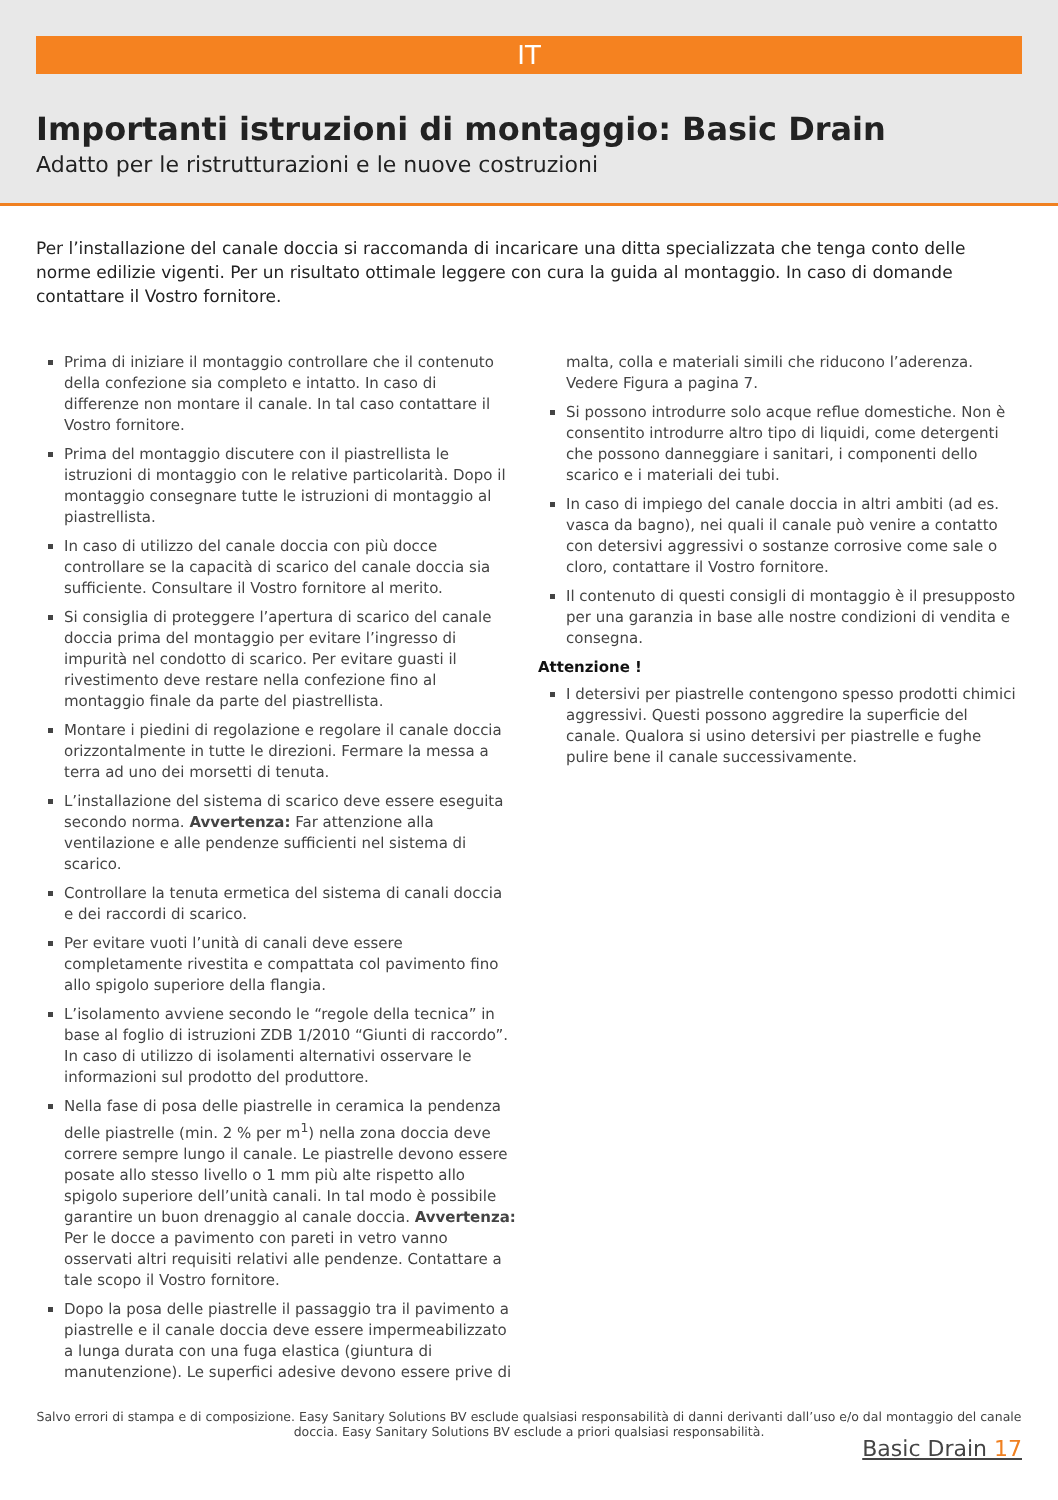IT
Importanti istruzioni di montaggio: Basic Drain
Adatto per le ristrutturazioni e le nuove costruzioni
Per l’installazione del canale doccia si raccomanda di incaricare una ditta specializzata che tenga conto delle norme edilizie vigenti. Per un risultato ottimale leggere con cura la guida al montaggio. In caso di domande contattare il Vostro fornitore.
Prima di iniziare il montaggio controllare che il contenuto della confezione sia completo e intatto. In caso di differenze non montare il canale. In tal caso contattare il Vostro fornitore.
Prima del montaggio discutere con il piastrellista le istruzioni di montaggio con le relative particolarità. Dopo il montaggio consegnare tutte le istruzioni di montaggio al piastrellista.
In caso di utilizzo del canale doccia con più docce controllare se la capacità di scarico del canale doccia sia sufficiente. Consultare il Vostro fornitore al merito.
Si consiglia di proteggere l’apertura di scarico del canale doccia prima del montaggio per evitare l’ingresso di impurità nel condotto di scarico. Per evitare guasti il rivestimento deve restare nella confezione fino al montaggio finale da parte del piastrellista.
Montare i piedini di regolazione e regolare il canale doccia orizzontalmente in tutte le direzioni. Fermare la messa a terra ad uno dei morsetti di tenuta.
L’installazione del sistema di scarico deve essere eseguita secondo norma. Avvertenza: Far attenzione alla ventilazione e alle pendenze sufficienti nel sistema di scarico.
Controllare la tenuta ermetica del sistema di canali doccia e dei raccordi di scarico.
Per evitare vuoti l’unità di canali deve essere completamente rivestita e compattata col pavimento fino allo spigolo superiore della flangia.
L’isolamento avviene secondo le “regole della tecnica” in base al foglio di istruzioni ZDB 1/2010 “Giunti di raccordo”. In caso di utilizzo di isolamenti alternativi osservare le informazioni sul prodotto del produttore.
Nella fase di posa delle piastrelle in ceramica la pendenza delle piastrelle (min. 2 % per m<sup>1</sup>) nella zona doccia deve correre sempre lungo il canale. Le piastrelle devono essere posate allo stesso livello o 1 mm più alte rispetto allo spigolo superiore dell’unità canali. In tal modo è possibile garantire un buon drenaggio al canale doccia. Avvertenza: Per le docce a pavimento con pareti in vetro vanno osservati altri requisiti relativi alle pendenze. Contattare a tale scopo il Vostro fornitore.
Dopo la posa delle piastrelle il passaggio tra il pavimento a piastrelle e il canale doccia deve essere impermeabilizzato a lunga durata con una fuga elastica (giuntura di manutenzione). Le superfici adesive devono essere prive di
malta, colla e materiali simili che riducono l’aderenza. Vedere Figura a pagina 7.
Si possono introdurre solo acque reflue domestiche. Non è consentito introdurre altro tipo di liquidi, come detergenti che possono danneggiare i sanitari, i componenti dello scarico e i materiali dei tubi.
In caso di impiego del canale doccia in altri ambiti (ad es. vasca da bagno), nei quali il canale può venire a contatto con detersivi aggressivi o sostanze corrosive come sale o cloro, contattare il Vostro fornitore.
Il contenuto di questi consigli di montaggio è il presupposto per una garanzia in base alle nostre condizioni di vendita e consegna.
Attenzione !
I detersivi per piastrelle contengono spesso prodotti chimici aggressivi. Questi possono aggredire la superficie del canale. Qualora si usino detersivi per piastrelle e fughe pulire bene il canale successivamente.
Salvo errori di stampa e di composizione. Easy Sanitary Solutions BV esclude qualsiasi responsabilità di danni derivanti dall’uso e/o dal montaggio del canale doccia. Easy Sanitary Solutions BV esclude a priori qualsiasi responsabilità.
Basic Drain 17